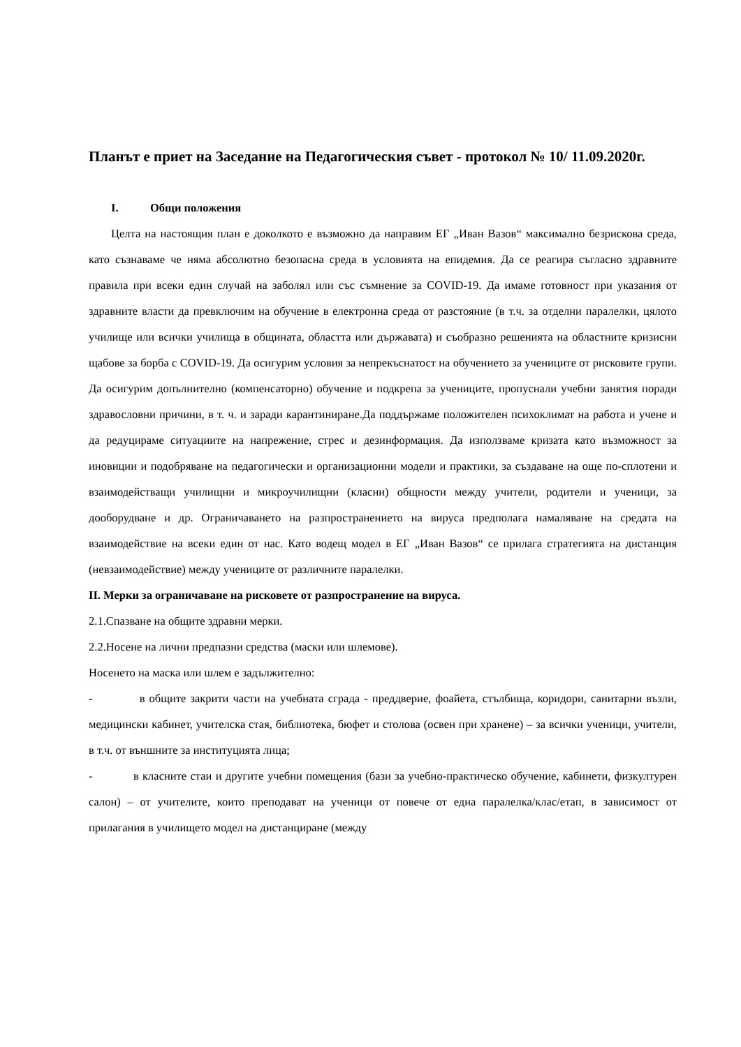Планът е приет на Заседание на Педагогическия съвет - протокол № 10/ 11.09.2020г.
I. Общи положения
Целта на настоящия план е доколкото е възможно да направим ЕГ „Иван Вазов“ максимално безрискова среда, като съзнаваме че няма абсолютно безопасна среда в условията на епидемия. Да се реагира съгласно здравните правила при всеки един случай на заболял или със съмнение за COVID-19. Да имаме готовност при указания от здравните власти да превключим на обучение в електронна среда от разстояние (в т.ч. за отделни паралелки, цялото училище или всички училища в общината, областта или държавата) и съобразно решенията на областните кризисни щабове за борба с COVID-19. Да осигурим условия за непрекъснатост на обучението за учениците от рисковите групи. Да осигурим допълнително (компенсаторно) обучение и подкрепа за учениците, пропуснали учебни занятия поради здравословни причини, в т. ч. и заради карантиниране.Да поддържаме положителен психоклимат на работа и учене и да редуцираме ситуациите на напрежение, стрес и дезинформация. Да използваме кризата като възможност за иновиции и подобряване на педагогически и организационни модели и практики, за създаване на още по-сплотени и взаимодействащи училищни и микроучилищни (класни) общности между учители, родители и ученици, за дооборудване и др. Ограничаването на разпространението на вируса предполага намаляване на средата на взаимодействие на всеки един от нас. Като водещ модел в ЕГ „Иван Вазов“ се прилага стратегията на дистанция (невзаимодействие) между учениците от различните паралелки.
II. Мерки за ограничаване на рисковете от разпространение на вируса.
2.1.Спазване на общите здравни мерки.
2.2.Носене на лични предпазни средства (маски или шлемове).
Носенето на маска или шлем е задължително:
- в общите закрити части на учебната сграда - преддверие, фоайета, стълбища, коридори, санитарни възли, медицински кабинет, учителска стая, библиотека, бюфет и столова (освен при хранене) – за всички ученици, учители, в т.ч. от външните за институцията лица;
- в класните стаи и другите учебни помещения (бази за учебно-практическо обучение, кабинети, физкултурен салон) – от учителите, които преподават на ученици от повече от една паралелка/клас/етап, в зависимост от прилагания в училището модел на дистанциране (между